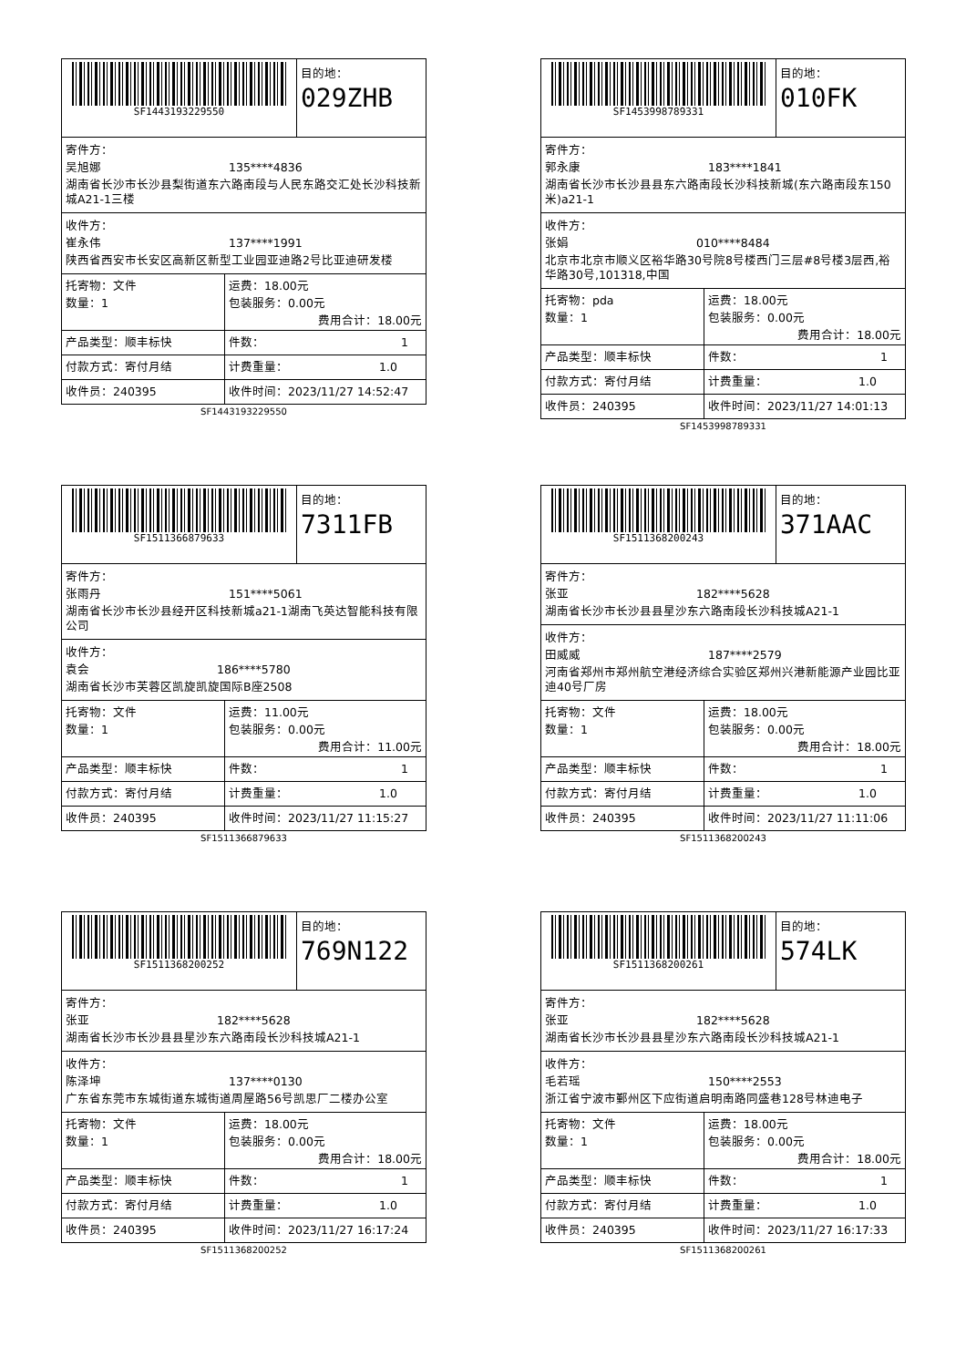SF1443193229550 目的地：
029ZHB
寄件方：
吴旭娜 135****4836
湖南省长沙市长沙县梨街道东六路南段与人民东路交汇处长沙科技新城A21-1三楼
收件方：
崔永伟 137****1991
陕西省西安市长安区高新区新型工业园亚迪路2号比亚迪研发楼
| 托寄物：文件 数量：1 | 运费：18.00元 包装服务：0.00元 费用合计：18.00元 |
| 产品类型：顺丰标快 | 件数： 1 |
| 付款方式：寄付月结 | 计费重量： 1.0 |
| 收件员：240395 | 收件时间：2023/11/27 14:52:47 |
SF1443193229550
SF1453998789331 目的地：
010FK
寄件方：
郭永康 183****1841
湖南省长沙市长沙县县东六路南段长沙科技新城(东六路南段东150米)a21-1
收件方：
张娟 010****8484
北京市北京市顺义区裕华路30号院8号楼西门三层#8号楼3层西,裕华路30号,101318,中国
| 托寄物：pda 数量：1 | 运费：18.00元 包装服务：0.00元 费用合计：18.00元 |
| 产品类型：顺丰标快 | 件数： 1 |
| 付款方式：寄付月结 | 计费重量： 1.0 |
| 收件员：240395 | 收件时间：2023/11/27 14:01:13 |
SF1453998789331
SF1511366879633 目的地：
7311FB
寄件方：
张雨丹 151****5061
湖南省长沙市长沙县经开区科技新城a21-1湖南飞英达智能科技有限公司
收件方：
袁会 186****5780
湖南省长沙市芙蓉区凯旋凯旋国际B座2508
| 托寄物：文件 数量：1 | 运费：11.00元 包装服务：0.00元 费用合计：11.00元 |
| 产品类型：顺丰标快 | 件数： 1 |
| 付款方式：寄付月结 | 计费重量： 1.0 |
| 收件员：240395 | 收件时间：2023/11/27 11:15:27 |
SF1511366879633
SF1511368200243 目的地：
371AAC
寄件方：
张亚 182****5628
湖南省长沙市长沙县县星沙东六路南段长沙科技城A21-1
收件方：
田威威 187****2579
河南省郑州市郑州航空港经济综合实验区郑州兴港新能源产业园比亚迪40号厂房
| 托寄物：文件 数量：1 | 运费：18.00元 包装服务：0.00元 费用合计：18.00元 |
| 产品类型：顺丰标快 | 件数： 1 |
| 付款方式：寄付月结 | 计费重量： 1.0 |
| 收件员：240395 | 收件时间：2023/11/27 11:11:06 |
SF1511368200243
SF1511368200252 目的地：
769N122
寄件方：
张亚 182****5628
湖南省长沙市长沙县县星沙东六路南段长沙科技城A21-1
收件方：
陈泽坤 137****0130
广东省东莞市东城街道东城街道周屋路56号凯思厂二楼办公室
| 托寄物：文件 数量：1 | 运费：18.00元 包装服务：0.00元 费用合计：18.00元 |
| 产品类型：顺丰标快 | 件数： 1 |
| 付款方式：寄付月结 | 计费重量： 1.0 |
| 收件员：240395 | 收件时间：2023/11/27 16:17:24 |
SF1511368200252
SF1511368200261 目的地：
574LK
寄件方：
张亚 182****5628
湖南省长沙市长沙县县星沙东六路南段长沙科技城A21-1
收件方：
毛若瑶 150****2553
浙江省宁波市鄞州区下应街道启明南路同盛巷128号林迪电子
| 托寄物：文件 数量：1 | 运费：18.00元 包装服务：0.00元 费用合计：18.00元 |
| 产品类型：顺丰标快 | 件数： 1 |
| 付款方式：寄付月结 | 计费重量： 1.0 |
| 收件员：240395 | 收件时间：2023/11/27 16:17:33 |
SF1511368200261